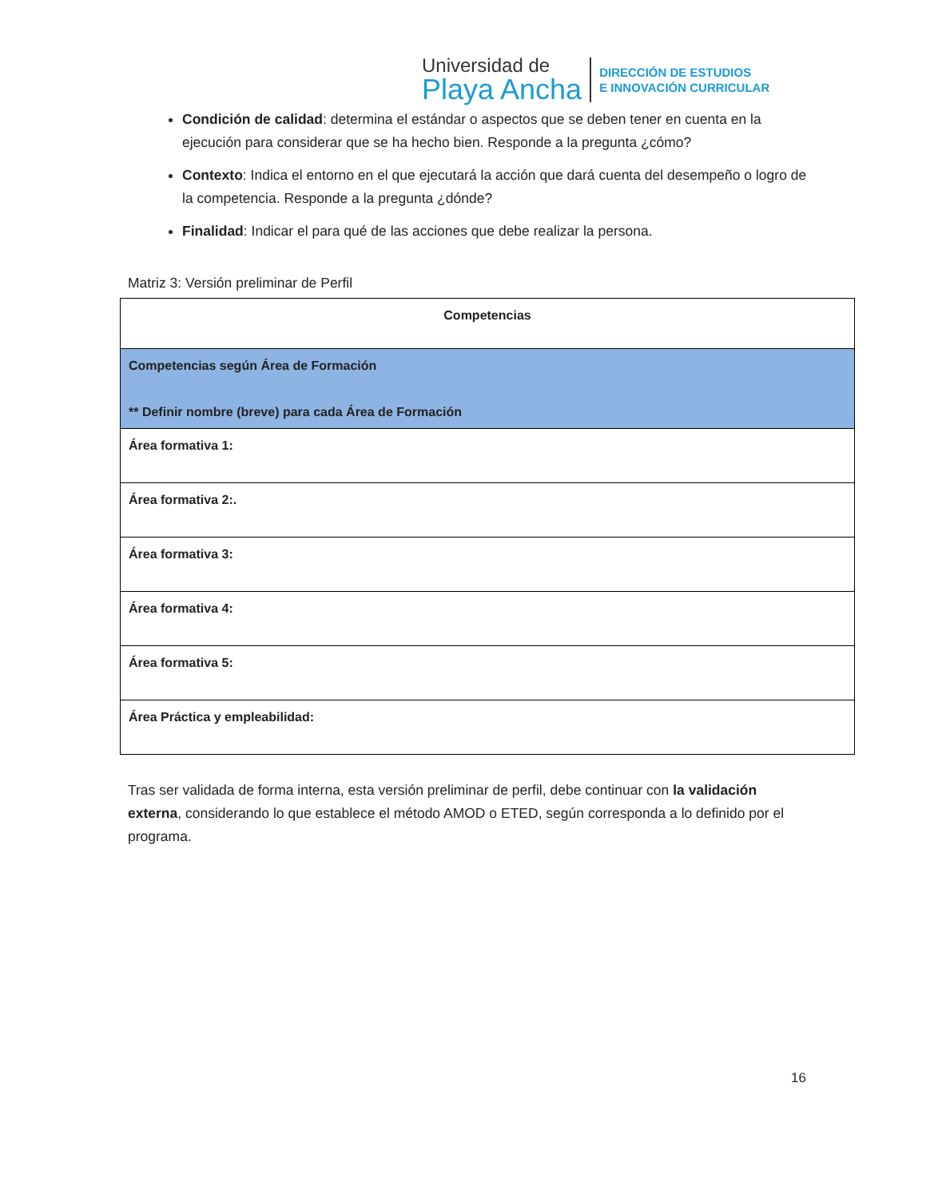Universidad de
Playa Ancha
DIRECCIÓN DE ESTUDIOS
E INNOVACIÓN CURRICULAR
Condición de calidad: determina el estándar o aspectos que se deben tener en cuenta en la ejecución para considerar que se ha hecho bien. Responde a la pregunta ¿cómo?
Contexto: Indica el entorno en el que ejecutará la acción que dará cuenta del desempeño o logro de la competencia. Responde a la pregunta ¿dónde?
Finalidad: Indicar el para qué de las acciones que debe realizar la persona.
Matriz 3: Versión preliminar de Perfil
| Competencias |
| Competencias según Área de Formación ** Definir nombre (breve) para cada Área de Formación |
| Área formativa 1: |
| Área formativa 2:. |
| Área formativa 3: |
| Área formativa 4: |
| Área formativa 5: |
| Área Práctica y empleabilidad: |
Tras ser validada de forma interna, esta versión preliminar de perfil, debe continuar con la validación externa, considerando lo que establece el método AMOD o ETED, según corresponda a lo definido por el programa.
16